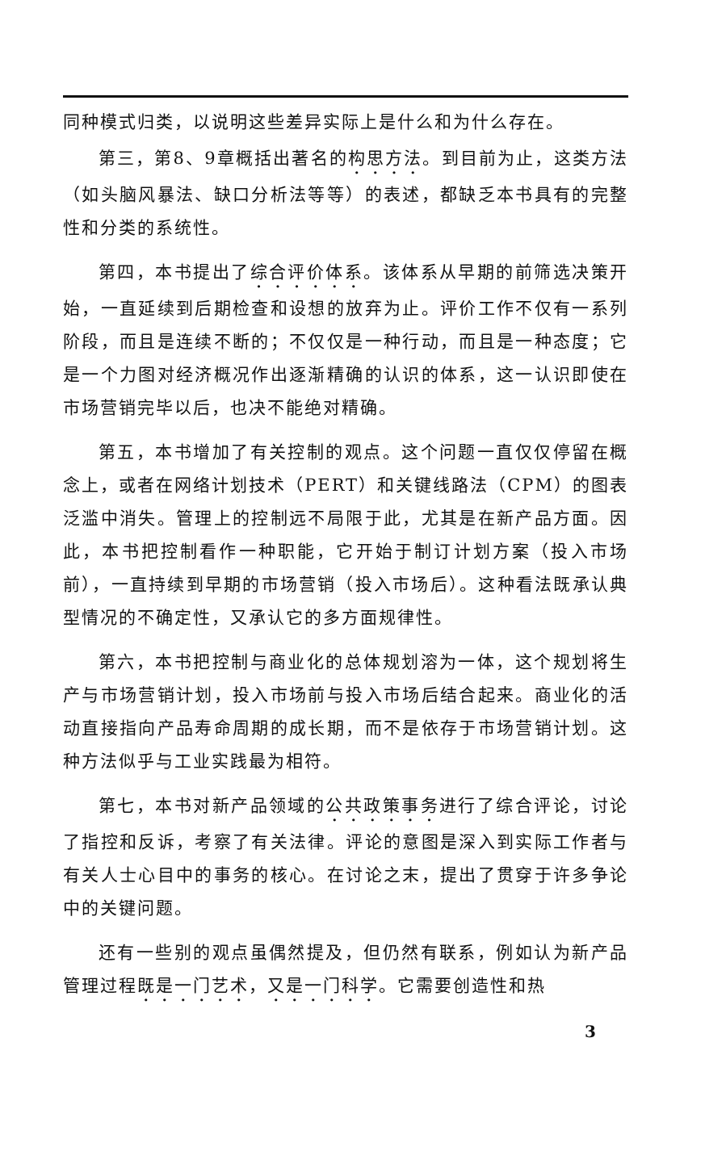同种模式归类，以说明这些差异实际上是什么和为什么存在。
第三，第8、9章概括出著名的构思方法。到目前为止，这类方法（如头脑风暴法、缺口分析法等等）的表述，都缺乏本书具有的完整性和分类的系统性。
第四，本书提出了综合评价体系。该体系从早期的前筛选决策开始，一直延续到后期检查和设想的放弃为止。评价工作不仅有一系列阶段，而且是连续不断的；不仅仅是一种行动，而且是一种态度；它是一个力图对经济概况作出逐渐精确的认识的体系，这一认识即使在市场营销完毕以后，也决不能绝对精确。
第五，本书增加了有关控制的观点。这个问题一直仅仅停留在概念上，或者在网络计划技术（PERT）和关键线路法（CPM）的图表泛滥中消失。管理上的控制远不局限于此，尤其是在新产品方面。因此，本书把控制看作一种职能，它开始于制订计划方案（投入市场前），一直持续到早期的市场营销（投入市场后）。这种看法既承认典型情况的不确定性，又承认它的多方面规律性。
第六，本书把控制与商业化的总体规划溶为一体，这个规划将生产与市场营销计划，投入市场前与投入市场后结合起来。商业化的活动直接指向产品寿命周期的成长期，而不是依存于市场营销计划。这种方法似乎与工业实践最为相符。
第七，本书对新产品领域的公共政策事务进行了综合评论，讨论了指控和反诉，考察了有关法律。评论的意图是深入到实际工作者与有关人士心目中的事务的核心。在讨论之末，提出了贯穿于许多争论中的关键问题。
还有一些别的观点虽偶然提及，但仍然有联系，例如认为新产品管理过程既是一门艺术，又是一门科学。它需要创造性和热
3